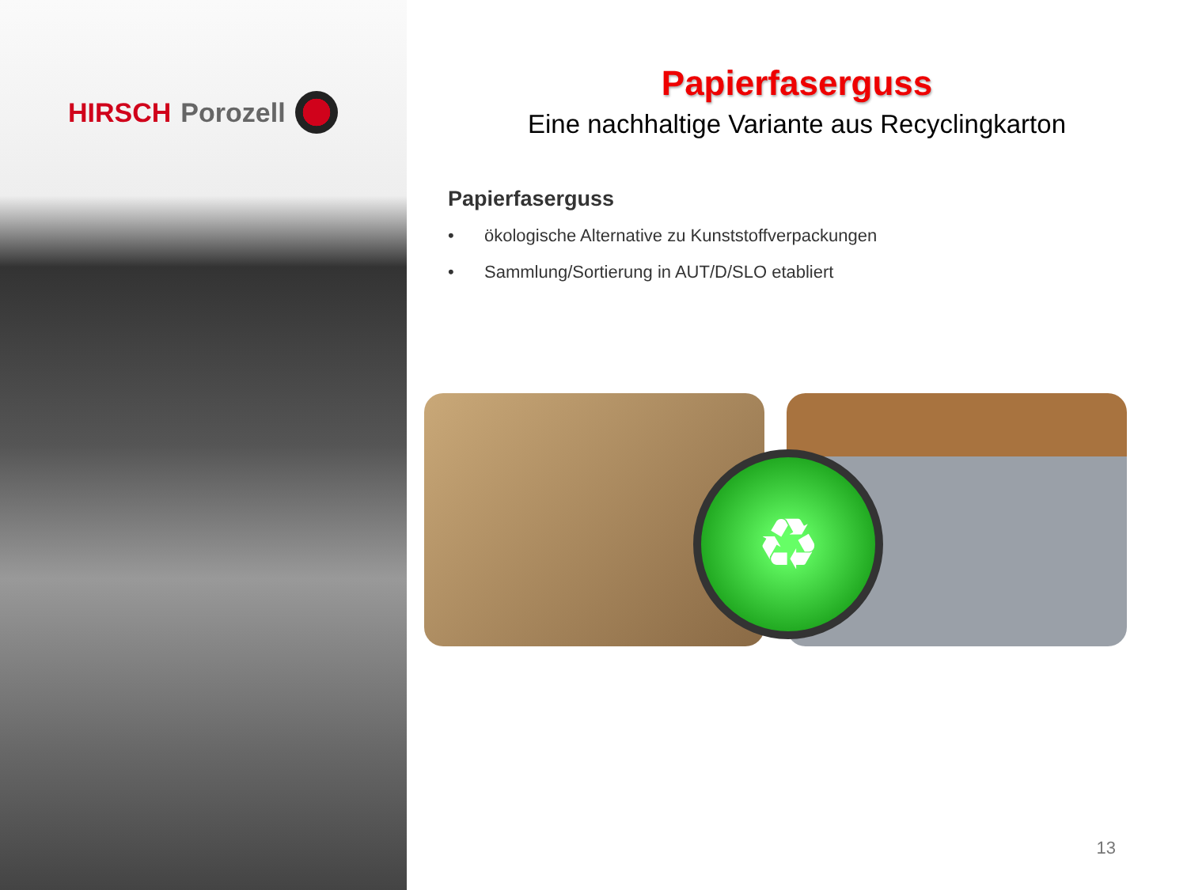HIRSCH Porozell
Papierfaserguss
Eine nachhaltige Variante aus Recyclingkarton
Papierfaserguss
• ökologische Alternative zu Kunststoffverpackungen
• Sammlung/Sortierung in AUT/D/SLO etabliert
♻
13